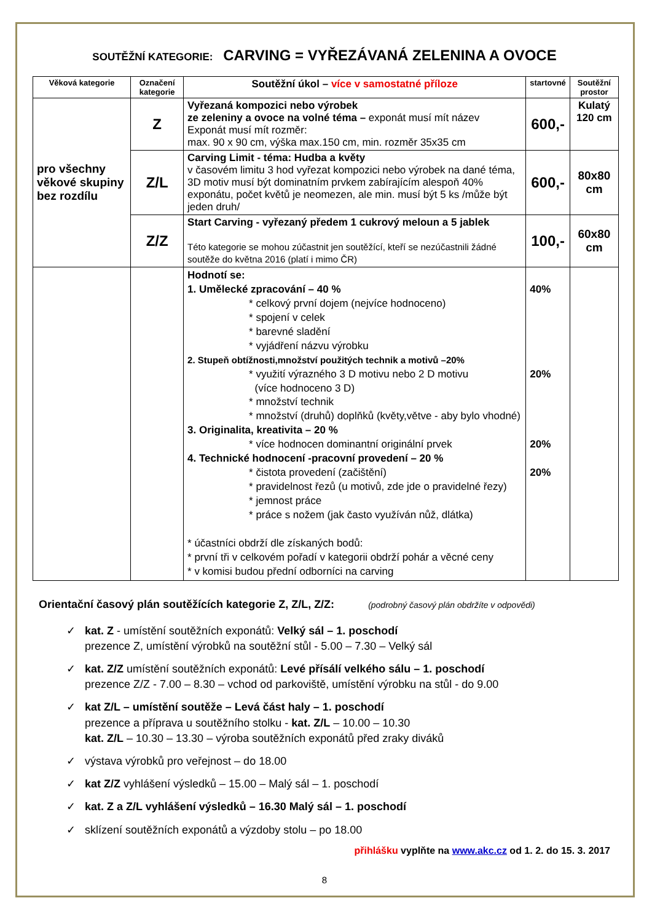SOUTĚŽNÍ KATEGORIE: CARVING = VYŘEZÁVANÁ ZELENINA A OVOCE
| Věková kategorie | Označení kategorie | Soutěžní úkol – více v samostatné příloze | startovné | Soutěžní prostor |
| --- | --- | --- | --- | --- |
| pro všechny věkové skupiny bez rozdílu | Z | Vyřezaná kompozici nebo výrobek ze zeleniny a ovoce na volné téma – exponát musí mít název Exponát musí mít rozměr: max. 90 x 90 cm, výška max.150 cm, min. rozměr 35x35 cm | 600,- | Kulatý 120 cm |
| | Z/L | Carving Limit - téma: Hudba a květy v časovém limitu 3 hod vyřezat kompozici nebo výrobek na dané téma, 3D motiv musí být dominatním prvkem zabírajícím alespoň 40% exponátu, počet květů je neomezen, ale min. musí být 5 ks /může být jeden druh/ | 600,- | 80x80 cm |
| | Z/Z | Start Carving - vyřezaný předem 1 cukrový meloun a 5 jablek Této kategorie se mohou zúčastnit jen soutěžící, kteří se nezúčastnili žádné soutěže do května 2016 (platí i mimo ČR) | 100,- | 60x80 cm |
| | | Hodnotí se: 1. Umělecké zpracování – 40 % * celkový první dojem (nejvíce hodnoceno) * spojení v celek * barevné sladění * vyjádření názvu výrobku 2. Stupeň obtížnosti,množství použitých technik a motivů –20% * využití výrazného 3 D motivu nebo 2 D motivu (více hodnoceno 3 D) * množství technik * množství (druhů) doplňků (květy,větve - aby bylo vhodné) 3. Originalita, kreativita – 20 % * více hodnocen dominantní originální prvek 4. Technické hodnocení -pracovní provedení – 20 % * čistota provedení (začištění) * pravidelnost řezů (u motivů, zde jde o pravidelné řezy) * jemnost práce * práce s nožem (jak často využíván nůž, dlátka) * účastníci obdrží dle získaných bodů: * první tři v celkovém pořadí v kategorii obdrží pohár a věcné ceny * v komisi budou přední odborníci na carving | 40% 20% 20% 20% | |
Orientační časový plán soutěžících kategorie Z, Z/L, Z/Z: (podrobný časový plán obdržíte v odpovědi)
✓ kat. Z - umístění soutěžních exponátů: Velký sál – 1. poschodí
prezence Z, umístění výrobků na soutěžní stůl - 5.00 – 7.30 – Velký sál
✓ kat. Z/Z umístění soutěžních exponátů: Levé přísálí velkého sálu – 1. poschodí
prezence Z/Z - 7.00 – 8.30 – vchod od parkoviště, umístění výrobku na stůl - do 9.00
✓ kat Z/L – umístění soutěže – Levá část haly – 1. poschodí
prezence a příprava u soutěžního stolku - kat. Z/L – 10.00 – 10.30
kat. Z/L – 10.30 – 13.30 – výroba soutěžních exponátů před zraky diváků
✓ výstava výrobků pro veřejnost – do 18.00
✓ kat Z/Z vyhlášení výsledků – 15.00 – Malý sál – 1. poschodí
✓ kat. Z a Z/L vyhlášení výsledků – 16.30 Malý sál – 1. poschodí
✓ sklízení soutěžních exponátů a výzdoby stolu – po 18.00
přihlášku vyplňte na www.akc.cz od 1. 2. do 15. 3. 2017
8